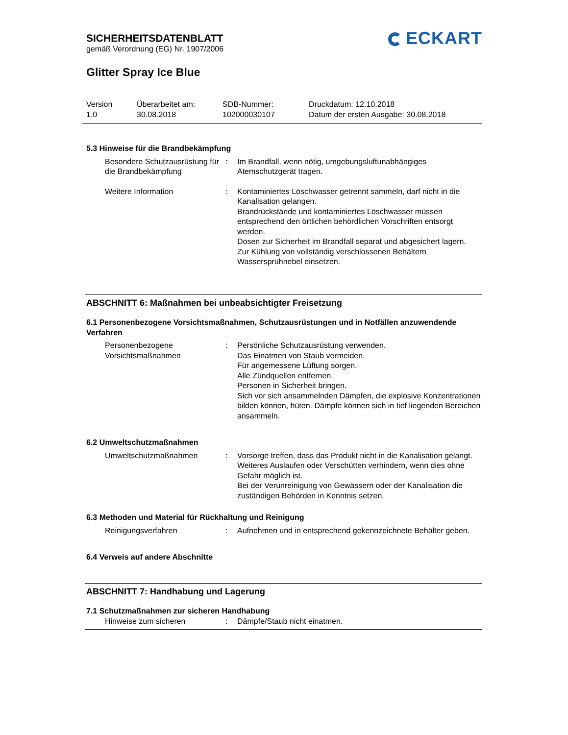SICHERHEITSDATENBLATT
gemäß Verordnung (EG) Nr. 1907/2006
ECKART
Glitter Spray Ice Blue
Version
1.0
Überarbeitet am:
30.08.2018
SDB-Nummer:
102000030107
Druckdatum: 12.10.2018
Datum der ersten Ausgabe: 30.08.2018
5.3 Hinweise für die Brandbekämpfung
Besondere Schutzausrüstung für die Brandbekämpfung
: Im Brandfall, wenn nötig, umgebungsluftunabhängiges Atemschutzgerät tragen.
Weitere Information : Kontaminiertes Löschwasser getrennt sammeln, darf nicht in die Kanalisation gelangen.
Brandrückstände und kontaminiertes Löschwasser müssen entsprechend den örtlichen behördlichen Vorschriften entsorgt werden.
Dosen zur Sicherheit im Brandfall separat und abgesichert lagern.
Zur Kühlung von vollständig verschlossenen Behältern Wassersprühnebel einsetzen.
ABSCHNITT 6: Maßnahmen bei unbeabsichtigter Freisetzung
6.1 Personenbezogene Vorsichtsmaßnahmen, Schutzausrüstungen und in Notfällen anzuwendende Verfahren
Personenbezogene Vorsichtsmaßnahmen
: Persönliche Schutzausrüstung verwenden.
Das Einatmen von Staub vermeiden.
Für angemessene Lüftung sorgen.
Alle Zündquellen entfernen.
Personen in Sicherheit bringen.
Sich vor sich ansammelnden Dämpfen, die explosive Konzentrationen bilden können, hüten. Dämpfe können sich in tief liegenden Bereichen ansammeln.
6.2 Umweltschutzmaßnahmen
Umweltschutzmaßnahmen : Vorsorge treffen, dass das Produkt nicht in die Kanalisation gelangt.
Weiteres Auslaufen oder Verschütten verhindern, wenn dies ohne Gefahr möglich ist.
Bei der Verunreinigung von Gewässern oder der Kanalisation die zuständigen Behörden in Kenntnis setzen.
6.3 Methoden und Material für Rückhaltung und Reinigung
Reinigungsverfahren : Aufnehmen und in entsprechend gekennzeichnete Behälter geben.
6.4 Verweis auf andere Abschnitte
ABSCHNITT 7: Handhabung und Lagerung
7.1 Schutzmaßnahmen zur sicheren Handhabung
Hinweise zum sicheren : Dämpfe/Staub nicht einatmen.